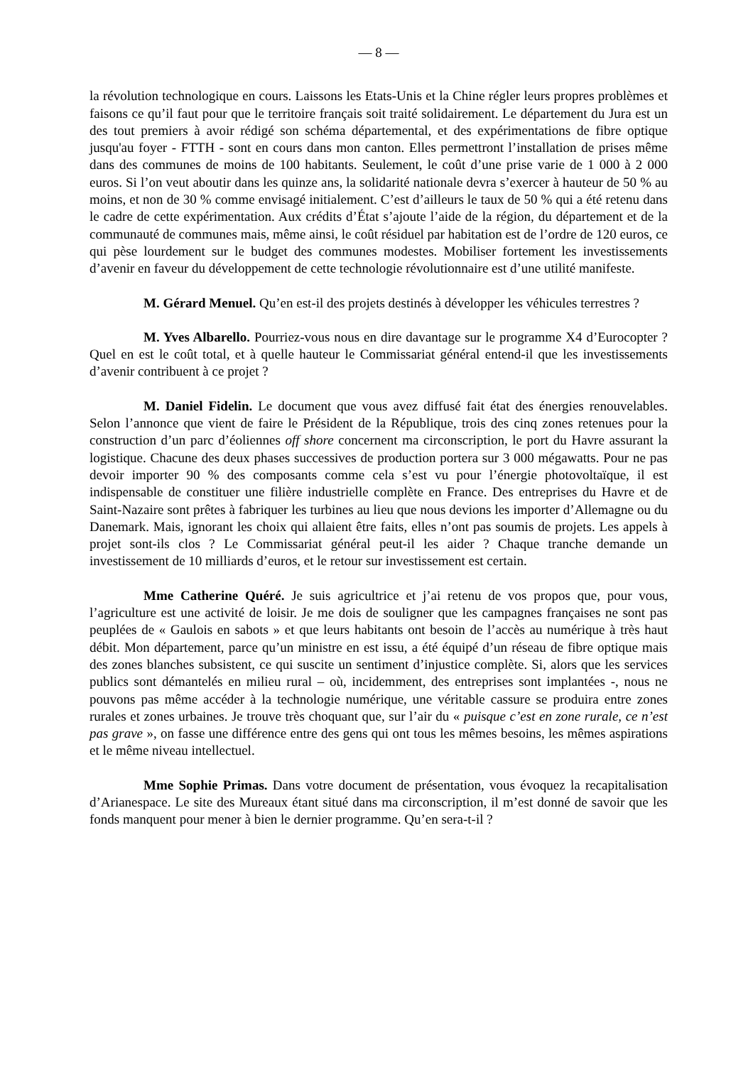— 8 —
la révolution technologique en cours. Laissons les Etats-Unis et la Chine régler leurs propres problèmes et faisons ce qu’il faut pour que le territoire français soit traité solidairement. Le département du Jura est un des tout premiers à avoir rédigé son schéma départemental, et des expérimentations de fibre optique jusqu'au foyer - FTTH - sont en cours dans mon canton. Elles permettront l’installation de prises même dans des communes de moins de 100 habitants. Seulement, le coût d’une prise varie de 1 000 à 2 000 euros. Si l’on veut aboutir dans les quinze ans, la solidarité nationale devra s’exercer à hauteur de 50 % au moins, et non de 30 % comme envisagé initialement. C’est d’ailleurs le taux de 50 % qui a été retenu dans le cadre de cette expérimentation. Aux crédits d’État s’ajoute l’aide de la région, du département et de la communauté de communes mais, même ainsi, le coût résiduel par habitation est de l’ordre de 120 euros, ce qui pèse lourdement sur le budget des communes modestes. Mobiliser fortement les investissements d’avenir en faveur du développement de cette technologie révolutionnaire est d’une utilité manifeste.
M. Gérard Menuel. Qu’en est-il des projets destinés à développer les véhicules terrestres ?
M. Yves Albarello. Pourriez-vous nous en dire davantage sur le programme X4 d’Eurocopter ? Quel en est le coût total, et à quelle hauteur le Commissariat général entend-il que les investissements d’avenir contribuent à ce projet ?
M. Daniel Fidelin. Le document que vous avez diffusé fait état des énergies renouvelables. Selon l’annonce que vient de faire le Président de la République, trois des cinq zones retenues pour la construction d’un parc d’éoliennes off shore concernent ma circonscription, le port du Havre assurant la logistique. Chacune des deux phases successives de production portera sur 3 000 mégawatts. Pour ne pas devoir importer 90 % des composants comme cela s’est vu pour l’énergie photovoltaïque, il est indispensable de constituer une filière industrielle complète en France. Des entreprises du Havre et de Saint-Nazaire sont prêtes à fabriquer les turbines au lieu que nous devions les importer d’Allemagne ou du Danemark. Mais, ignorant les choix qui allaient être faits, elles n’ont pas soumis de projets. Les appels à projet sont-ils clos ? Le Commissariat général peut-il les aider ? Chaque tranche demande un investissement de 10 milliards d’euros, et le retour sur investissement est certain.
Mme Catherine Quéré. Je suis agricultrice et j’ai retenu de vos propos que, pour vous, l’agriculture est une activité de loisir. Je me dois de souligner que les campagnes françaises ne sont pas peuplées de « Gaulois en sabots » et que leurs habitants ont besoin de l’accès au numérique à très haut débit. Mon département, parce qu’un ministre en est issu, a été équipé d’un réseau de fibre optique mais des zones blanches subsistent, ce qui suscite un sentiment d’injustice complète. Si, alors que les services publics sont démantelés en milieu rural – où, incidemment, des entreprises sont implantées -, nous ne pouvons pas même accéder à la technologie numérique, une véritable cassure se produira entre zones rurales et zones urbaines. Je trouve très choquant que, sur l’air du « puisque c’est en zone rurale, ce n’est pas grave », on fasse une différence entre des gens qui ont tous les mêmes besoins, les mêmes aspirations et le même niveau intellectuel.
Mme Sophie Primas. Dans votre document de présentation, vous évoquez la recapitalisation d’Arianespace. Le site des Mureaux étant situé dans ma circonscription, il m’est donné de savoir que les fonds manquent pour mener à bien le dernier programme. Qu’en sera-t-il ?